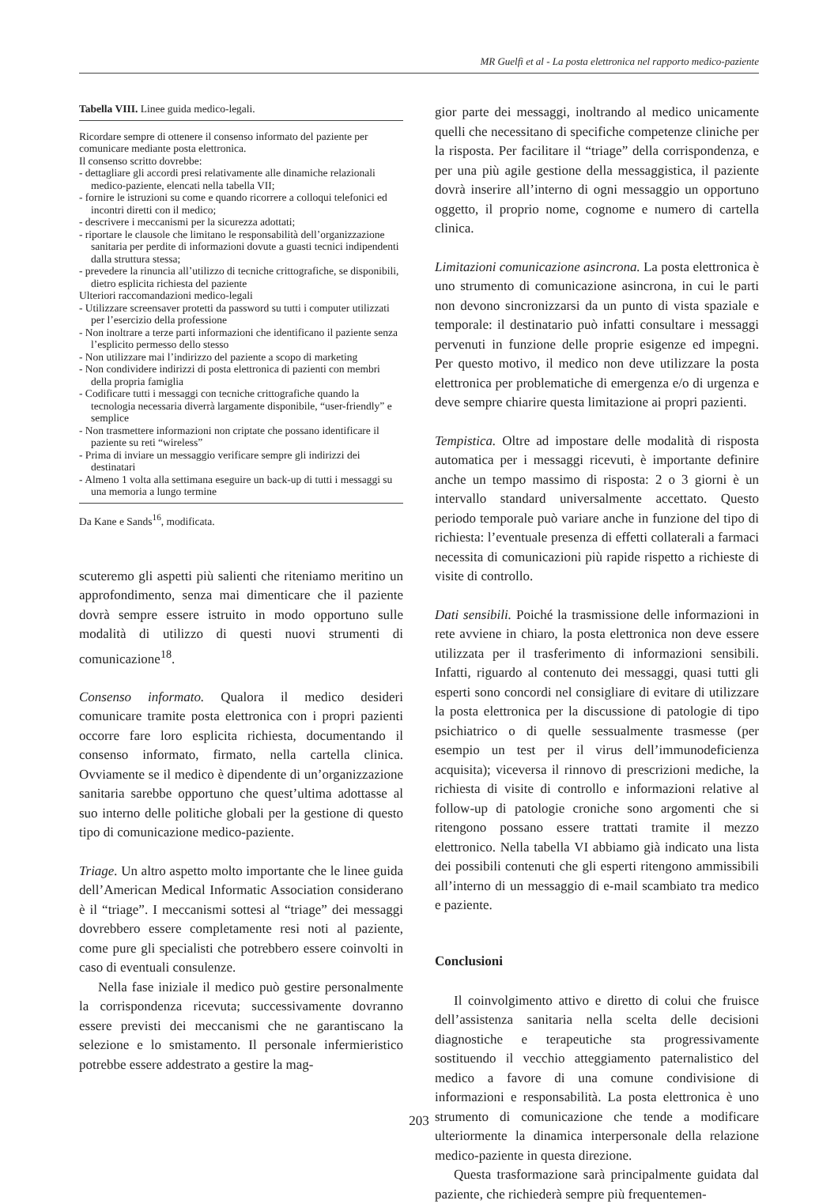MR Guelfi et al - La posta elettronica nel rapporto medico-paziente
Tabella VIII. Linee guida medico-legali.
Ricordare sempre di ottenere il consenso informato del paziente per comunicare mediante posta elettronica.
Il consenso scritto dovrebbe:
- dettagliare gli accordi presi relativamente alle dinamiche relazionali medico-paziente, elencati nella tabella VII;
- fornire le istruzioni su come e quando ricorrere a colloqui telefonici ed incontri diretti con il medico;
- descrivere i meccanismi per la sicurezza adottati;
- riportare le clausole che limitano le responsabilità dell’organizzazione sanitaria per perdite di informazioni dovute a guasti tecnici indipendenti dalla struttura stessa;
- prevedere la rinuncia all’utilizzo di tecniche crittografiche, se disponibili, dietro esplicita richiesta del paziente
Ulteriori raccomandazioni medico-legali
- Utilizzare screensaver protetti da password su tutti i computer utilizzati per l’esercizio della professione
- Non inoltrare a terze parti informazioni che identificano il paziente senza l’esplicito permesso dello stesso
- Non utilizzare mai l’indirizzo del paziente a scopo di marketing
- Non condividere indirizzi di posta elettronica di pazienti con membri della propria famiglia
- Codificare tutti i messaggi con tecniche crittografiche quando la tecnologia necessaria diverrà largamente disponibile, “user-friendly” e semplice
- Non trasmettere informazioni non criptate che possano identificare il paziente su reti “wireless”
- Prima di inviare un messaggio verificare sempre gli indirizzi dei destinatari
- Almeno 1 volta alla settimana eseguire un back-up di tutti i messaggi su una memoria a lungo termine
Da Kane e Sands<sup>16</sup>, modificata.
scuteremo gli aspetti più salienti che riteniamo meritino un approfondimento, senza mai dimenticare che il paziente dovrà sempre essere istruito in modo opportuno sulle modalità di utilizzo di questi nuovi strumenti di comunicazione<sup>18</sup>.
Consenso informato. Qualora il medico desideri comunicare tramite posta elettronica con i propri pazienti occorre fare loro esplicita richiesta, documentando il consenso informato, firmato, nella cartella clinica. Ovviamente se il medico è dipendente di un’organizzazione sanitaria sarebbe opportuno che quest’ultima adottasse al suo interno delle politiche globali per la gestione di questo tipo di comunicazione medico-paziente.
Triage. Un altro aspetto molto importante che le linee guida dell’American Medical Informatic Association considerano è il “triage”. I meccanismi sottesi al “triage” dei messaggi dovrebbero essere completamente resi noti al paziente, come pure gli specialisti che potrebbero essere coinvolti in caso di eventuali consulenze.
Nella fase iniziale il medico può gestire personalmente la corrispondenza ricevuta; successivamente dovranno essere previsti dei meccanismi che ne garantiscano la selezione e lo smistamento. Il personale infermieristico potrebbe essere addestrato a gestire la mag-
gior parte dei messaggi, inoltrando al medico unicamente quelli che necessitano di specifiche competenze cliniche per la risposta. Per facilitare il “triage” della corrispondenza, e per una più agile gestione della messaggistica, il paziente dovrà inserire all’interno di ogni messaggio un opportuno oggetto, il proprio nome, cognome e numero di cartella clinica.
Limitazioni comunicazione asincrona. La posta elettronica è uno strumento di comunicazione asincrona, in cui le parti non devono sincronizzarsi da un punto di vista spaziale e temporale: il destinatario può infatti consultare i messaggi pervenuti in funzione delle proprie esigenze ed impegni. Per questo motivo, il medico non deve utilizzare la posta elettronica per problematiche di emergenza e/o di urgenza e deve sempre chiarire questa limitazione ai propri pazienti.
Tempistica. Oltre ad impostare delle modalità di risposta automatica per i messaggi ricevuti, è importante definire anche un tempo massimo di risposta: 2 o 3 giorni è un intervallo standard universalmente accettato. Questo periodo temporale può variare anche in funzione del tipo di richiesta: l’eventuale presenza di effetti collaterali a farmaci necessita di comunicazioni più rapide rispetto a richieste di visite di controllo.
Dati sensibili. Poiché la trasmissione delle informazioni in rete avviene in chiaro, la posta elettronica non deve essere utilizzata per il trasferimento di informazioni sensibili. Infatti, riguardo al contenuto dei messaggi, quasi tutti gli esperti sono concordi nel consigliare di evitare di utilizzare la posta elettronica per la discussione di patologie di tipo psichiatrico o di quelle sessualmente trasmesse (per esempio un test per il virus dell’immunodeficienza acquisita); viceversa il rinnovo di prescrizioni mediche, la richiesta di visite di controllo e informazioni relative al follow-up di patologie croniche sono argomenti che si ritengono possano essere trattati tramite il mezzo elettronico. Nella tabella VI abbiamo già indicato una lista dei possibili contenuti che gli esperti ritengono ammissibili all’interno di un messaggio di e-mail scambiato tra medico e paziente.
Conclusioni
Il coinvolgimento attivo e diretto di colui che fruisce dell’assistenza sanitaria nella scelta delle decisioni diagnostiche e terapeutiche sta progressivamente sostituendo il vecchio atteggiamento paternalistico del medico a favore di una comune condivisione di informazioni e responsabilità. La posta elettronica è uno strumento di comunicazione che tende a modificare ulteriormente la dinamica interpersonale della relazione medico-paziente in questa direzione.
Questa trasformazione sarà principalmente guidata dal paziente, che richiederà sempre più frequentemen-
203